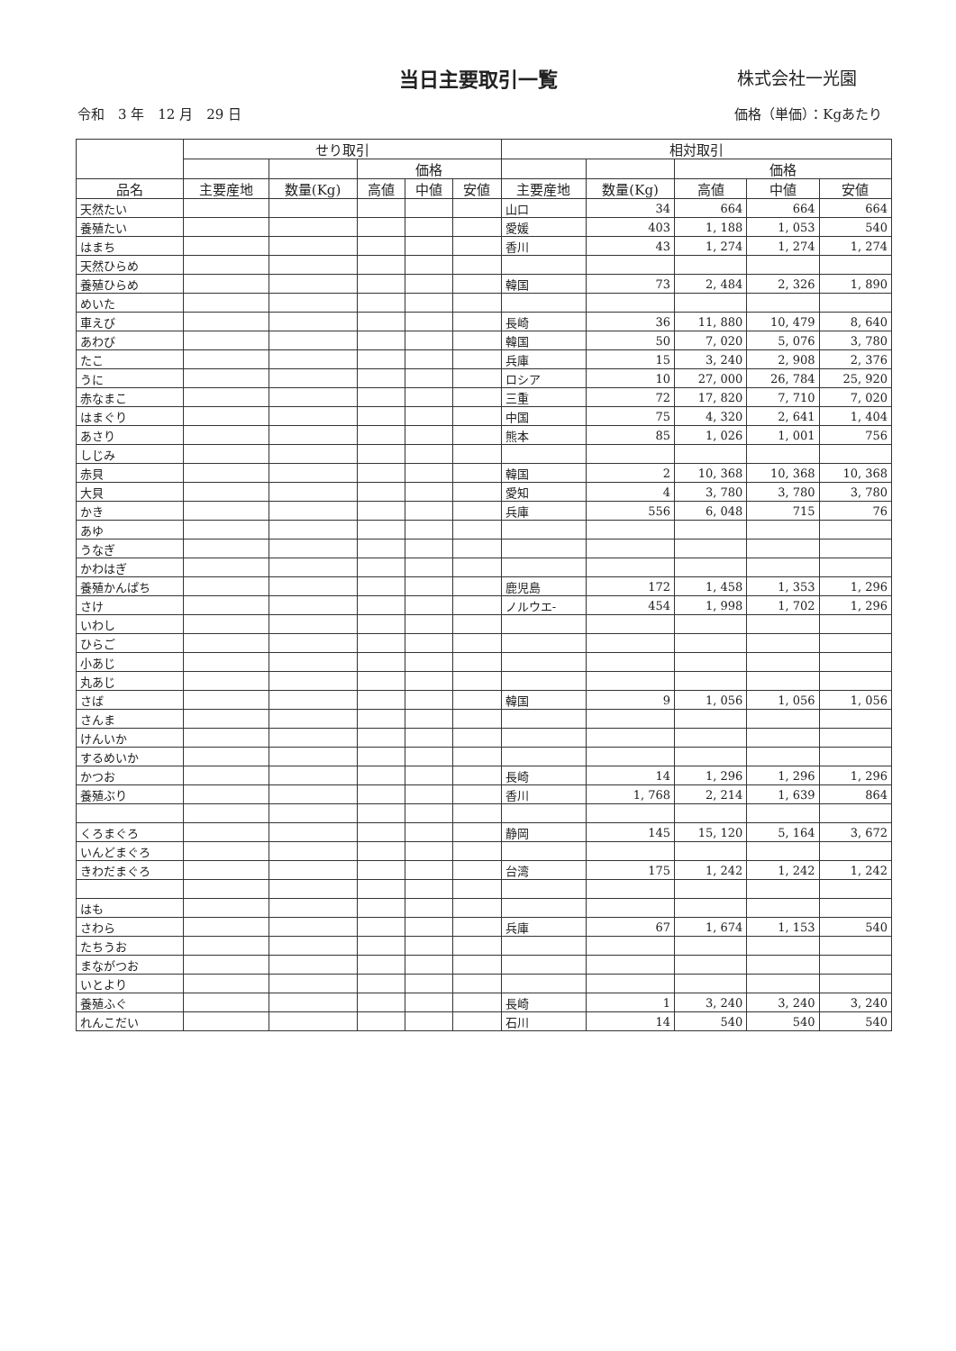当日主要取引一覧
株式会社一光園
令和　3 年　12 月　29 日 価格（単価）：Kgあたり
| | せり取引 | | | | | 相対取引 | | | | |
| --- | --- | --- | --- | --- | --- | --- | --- | --- | --- | --- |
| | | | 価格 | | | | | 価格 | | |
| 品名 | 主要産地 | 数量(Kg) | 高値 | 中値 | 安値 | 主要産地 | 数量(Kg) | 高値 | 中値 | 安値 |
| 天然たい | | | | | | 山口 | 34 | 664 | 664 | 664 |
| 養殖たい | | | | | | 愛媛 | 403 | 1, 188 | 1, 053 | 540 |
| はまち | | | | | | 香川 | 43 | 1, 274 | 1, 274 | 1, 274 |
| 天然ひらめ | | | | | | | | | | |
| 養殖ひらめ | | | | | | 韓国 | 73 | 2, 484 | 2, 326 | 1, 890 |
| めいた | | | | | | | | | | |
| 車えび | | | | | | 長崎 | 36 | 11, 880 | 10, 479 | 8, 640 |
| あわび | | | | | | 韓国 | 50 | 7, 020 | 5, 076 | 3, 780 |
| たこ | | | | | | 兵庫 | 15 | 3, 240 | 2, 908 | 2, 376 |
| うに | | | | | | ロシア | 10 | 27, 000 | 26, 784 | 25, 920 |
| 赤なまこ | | | | | | 三重 | 72 | 17, 820 | 7, 710 | 7, 020 |
| はまぐり | | | | | | 中国 | 75 | 4, 320 | 2, 641 | 1, 404 |
| あさり | | | | | | 熊本 | 85 | 1, 026 | 1, 001 | 756 |
| しじみ | | | | | | | | | | |
| 赤貝 | | | | | | 韓国 | 2 | 10, 368 | 10, 368 | 10, 368 |
| 大貝 | | | | | | 愛知 | 4 | 3, 780 | 3, 780 | 3, 780 |
| かき | | | | | | 兵庫 | 556 | 6, 048 | 715 | 76 |
| あゆ | | | | | | | | | | |
| うなぎ | | | | | | | | | | |
| かわはぎ | | | | | | | | | | |
| 養殖かんぱち | | | | | | 鹿児島 | 172 | 1, 458 | 1, 353 | 1, 296 |
| さけ | | | | | | ノルウエ- | 454 | 1, 998 | 1, 702 | 1, 296 |
| いわし | | | | | | | | | | |
| ひらご | | | | | | | | | | |
| 小あじ | | | | | | | | | | |
| 丸あじ | | | | | | | | | | |
| さば | | | | | | 韓国 | 9 | 1, 056 | 1, 056 | 1, 056 |
| さんま | | | | | | | | | | |
| けんいか | | | | | | | | | | |
| するめいか | | | | | | | | | | |
| かつお | | | | | | 長崎 | 14 | 1, 296 | 1, 296 | 1, 296 |
| 養殖ぶり | | | | | | 香川 | 1, 768 | 2, 214 | 1, 639 | 864 |
| くろまぐろ | | | | | | 静岡 | 145 | 15, 120 | 5, 164 | 3, 672 |
| いんどまぐろ | | | | | | | | | | |
| きわだまぐろ | | | | | | 台湾 | 175 | 1, 242 | 1, 242 | 1, 242 |
| はも | | | | | | | | | | |
| さわら | | | | | | 兵庫 | 67 | 1, 674 | 1, 153 | 540 |
| たちうお | | | | | | | | | | |
| まながつお | | | | | | | | | | |
| いとより | | | | | | | | | | |
| 養殖ふぐ | | | | | | 長崎 | 1 | 3, 240 | 3, 240 | 3, 240 |
| れんこだい | | | | | | 石川 | 14 | 540 | 540 | 540 |